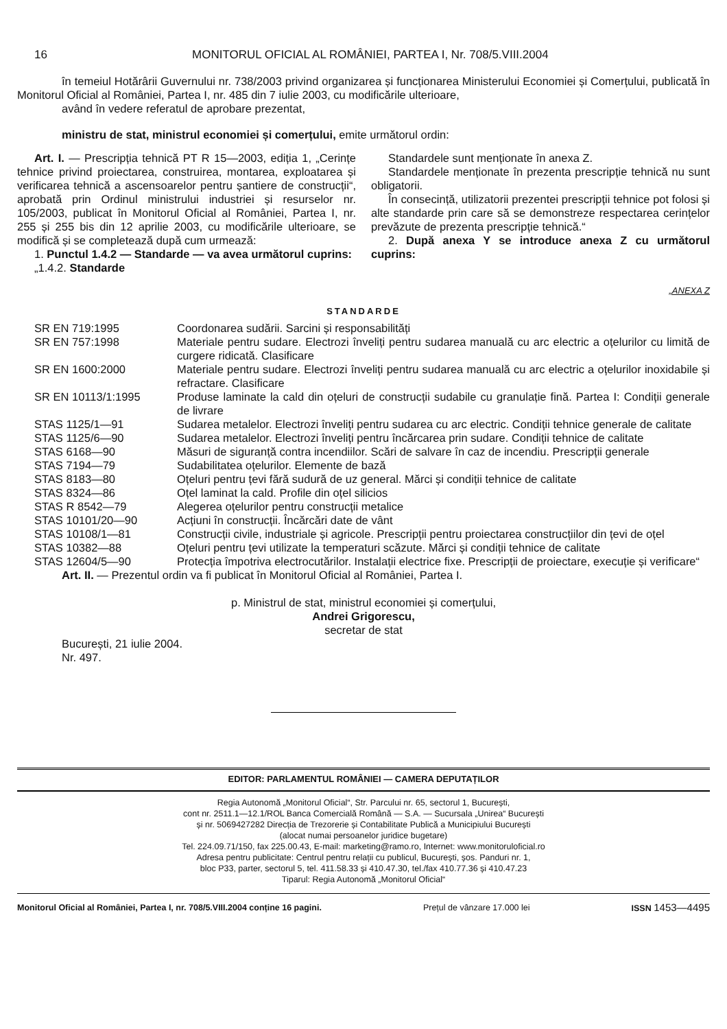16 MONITORUL OFICIAL AL ROMÂNIEI, PARTEA I, Nr. 708/5.VIII.2004
în temeiul Hotărârii Guvernului nr. 738/2003 privind organizarea și funcționarea Ministerului Economiei și Comerțului, publicată în Monitorul Oficial al României, Partea I, nr. 485 din 7 iulie 2003, cu modificările ulterioare,
având în vedere referatul de aprobare prezentat,
ministru de stat, ministrul economiei și comerțului, emite următorul ordin:
Art. I. — Prescripția tehnică PT R 15—2003, ediția 1, „Cerințe tehnice privind proiectarea, construirea, montarea, exploatarea și verificarea tehnică a ascensoarelor pentru șantiere de construcții“, aprobată prin Ordinul ministrului industriei și resurselor nr. 105/2003, publicat în Monitorul Oficial al României, Partea I, nr. 255 și 255 bis din 12 aprilie 2003, cu modificările ulterioare, se modifică și se completează după cum urmează:
1. Punctul 1.4.2 — Standarde — va avea următorul cuprins:
„1.4.2. Standarde
Standardele sunt menționate în anexa Z.
Standardele menționate în prezenta prescripție tehnică nu sunt obligatorii.
În consecință, utilizatorii prezentei prescripții tehnice pot folosi și alte standarde prin care să se demonstreze respectarea cerințelor prevăzute de prezenta prescripție tehnică.“
2. După anexa Y se introduce anexa Z cu următorul cuprins:
„ANEXA Z
STANDARDE
| SR EN 719:1995 | Coordonarea sudării. Sarcini și responsabilități |
| SR EN 757:1998 | Materiale pentru sudare. Electrozi înveliți pentru sudarea manuală cu arc electric a oțelurilor cu limită de curgere ridicată. Clasificare |
| SR EN 1600:2000 | Materiale pentru sudare. Electrozi înveliți pentru sudarea manuală cu arc electric a oțelurilor inoxidabile și refractare. Clasificare |
| SR EN 10113/1:1995 | Produse laminate la cald din oțeluri de construcții sudabile cu granulație fină. Partea I: Condiții generale de livrare |
| STAS 1125/1—91 | Sudarea metalelor. Electrozi înveliți pentru sudarea cu arc electric. Condiții tehnice generale de calitate |
| STAS 1125/6—90 | Sudarea metalelor. Electrozi înveliți pentru încărcarea prin sudare. Condiții tehnice de calitate |
| STAS 6168—90 | Măsuri de siguranță contra incendiilor. Scări de salvare în caz de incendiu. Prescripții generale |
| STAS 7194—79 | Sudabilitatea oțelurilor. Elemente de bază |
| STAS 8183—80 | Oțeluri pentru țevi fără sudură de uz general. Mărci și condiții tehnice de calitate |
| STAS 8324—86 | Oțel laminat la cald. Profile din oțel silicios |
| STAS R 8542—79 | Alegerea oțelurilor pentru construcții metalice |
| STAS 10101/20—90 | Acțiuni în construcții. Încărcări date de vânt |
| STAS 10108/1—81 | Construcții civile, industriale și agricole. Prescripții pentru proiectarea construcțiilor din țevi de oțel |
| STAS 10382—88 | Oțeluri pentru țevi utilizate la temperaturi scăzute. Mărci și condiții tehnice de calitate |
| STAS 12604/5—90 | Protecția împotriva electrocutărilor. Instalații electrice fixe. Prescripții de proiectare, execuție și verificare“ |
Art. II. — Prezentul ordin va fi publicat în Monitorul Oficial al României, Partea I.
p. Ministrul de stat, ministrul economiei și comerțului,
Andrei Grigorescu,
secretar de stat
București, 21 iulie 2004.
Nr. 497.
EDITOR: PARLAMENTUL ROMÂNIEI — CAMERA DEPUTAȚILOR
Regia Autonomă „Monitorul Oficial“, Str. Parcului nr. 65, sectorul 1, București,
cont nr. 2511.1—12.1/ROL Banca Comercială Română — S.A. — Sucursala „Unirea“ București
și nr. 5069427282 Direcția de Trezorerie și Contabilitate Publică a Municipiului București
(alocat numai persoanelor juridice bugetare)
Tel. 224.09.71/150, fax 225.00.43, E-mail: marketing@ramo.ro, Internet: www.monitoruloficial.ro
Adresa pentru publicitate: Centrul pentru relații cu publicul, București, șos. Panduri nr. 1,
bloc P33, parter, sectorul 5, tel. 411.58.33 și 410.47.30, tel./fax 410.77.36 și 410.47.23
Tiparul: Regia Autonomă „Monitorul Oficial“
Monitorul Oficial al României, Partea I, nr. 708/5.VIII.2004 conține 16 pagini. Prețul de vânzare 17.000 lei ISSN 1453—4495